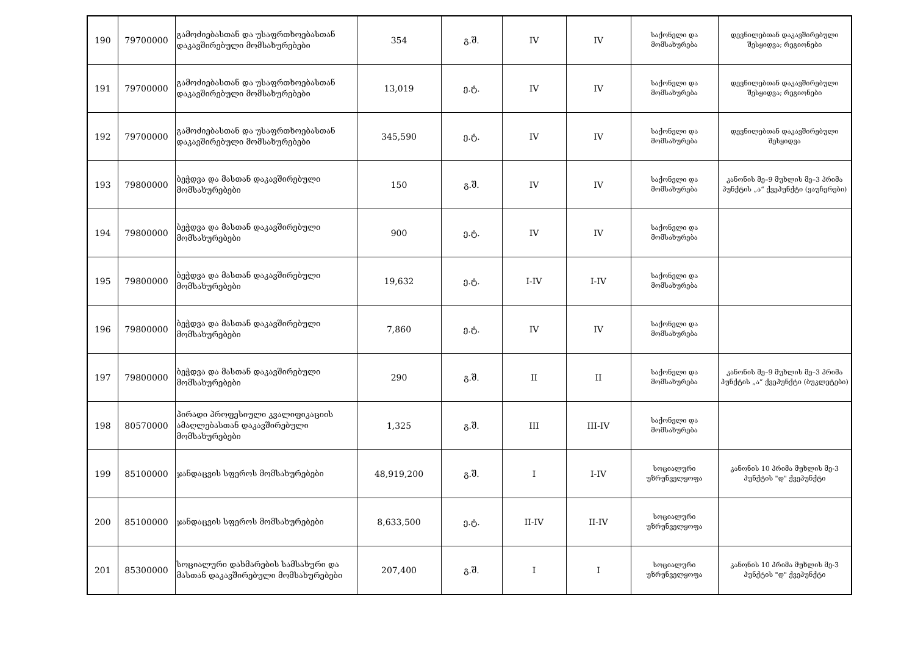| 190 | 79700000 | გამოძიებასთან და უსაფრთხოებასთან დაკავშირებული მომსახურებები | 354 | გ.შ. | IV | IV | საქონელი და მომსახურება | დევნილებთან დაკავშირებული შესყიდვა; რეგიონები |
| 191 | 79700000 | გამოძიებასთან და უსაფრთხოებასთან დაკავშირებული მომსახურებები | 13,019 | ე.ტ. | IV | IV | საქონელი და მომსახურება | დევნილებთან დაკავშირებული შესყიდვა; რეგიონები |
| 192 | 79700000 | გამოძიებასთან და უსაფრთხოებასთან დაკავშირებული მომსახურებები | 345,590 | ე.ტ. | IV | IV | საქონელი და მომსახურება | დევნილებთან დაკავშირებული შესყიდვა |
| 193 | 79800000 | ბეჭდვა და მასთან დაკავშირებული მომსახურებები | 150 | გ.შ. | IV | IV | საქონელი და მომსახურება | კანონის მე–9 მუხლის მე–3 პრიმა პუნქტის „ა“ ქვეპუნქტი (ვაუჩერები) |
| 194 | 79800000 | ბეჭდვა და მასთან დაკავშირებული მომსახურებები | 900 | ე.ტ. | IV | IV | საქონელი და მომსახურება | |
| 195 | 79800000 | ბეჭდვა და მასთან დაკავშირებული მომსახურებები | 19,632 | ე.ტ. | I-IV | I-IV | საქონელი და მომსახურება | |
| 196 | 79800000 | ბეჭდვა და მასთან დაკავშირებული მომსახურებები | 7,860 | ე.ტ. | IV | IV | საქონელი და მომსახურება | |
| 197 | 79800000 | ბეჭდვა და მასთან დაკავშირებული მომსახურებები | 290 | გ.შ. | II | II | საქონელი და მომსახურება | კანონის მე–9 მუხლის მე–3 პრიმა პუნქტის „ა“ ქვეპუნქტი (ბუკლეტები) |
| 198 | 80570000 | პირადი პროფესიული კვალიფიკაციის ამაღლებასთან დაკავშირებული მომსახურებები | 1,325 | გ.შ. | III | III-IV | საქონელი და მომსახურება | |
| 199 | 85100000 | ჯანდაცვის სფეროს მომსახურებები | 48,919,200 | გ.შ. | I | I-IV | სოციალური უზრუნველყოფა | კანონის 10 პრიმა მუხლის მე-3 პუნქტის "დ" ქვეპუნქტი |
| 200 | 85100000 | ჯანდაცვის სფეროს მომსახურებები | 8,633,500 | ე.ტ. | II-IV | II-IV | სოციალური უზრუნველყოფა | |
| 201 | 85300000 | სოციალური დახმარების სამსახური და მასთან დაკავშირებული მომსახურებები | 207,400 | გ.შ. | I | I | სოციალური უზრუნველყოფა | კანონის 10 პრიმა მუხლის მე-3 პუნქტის "დ" ქვეპუნქტი |